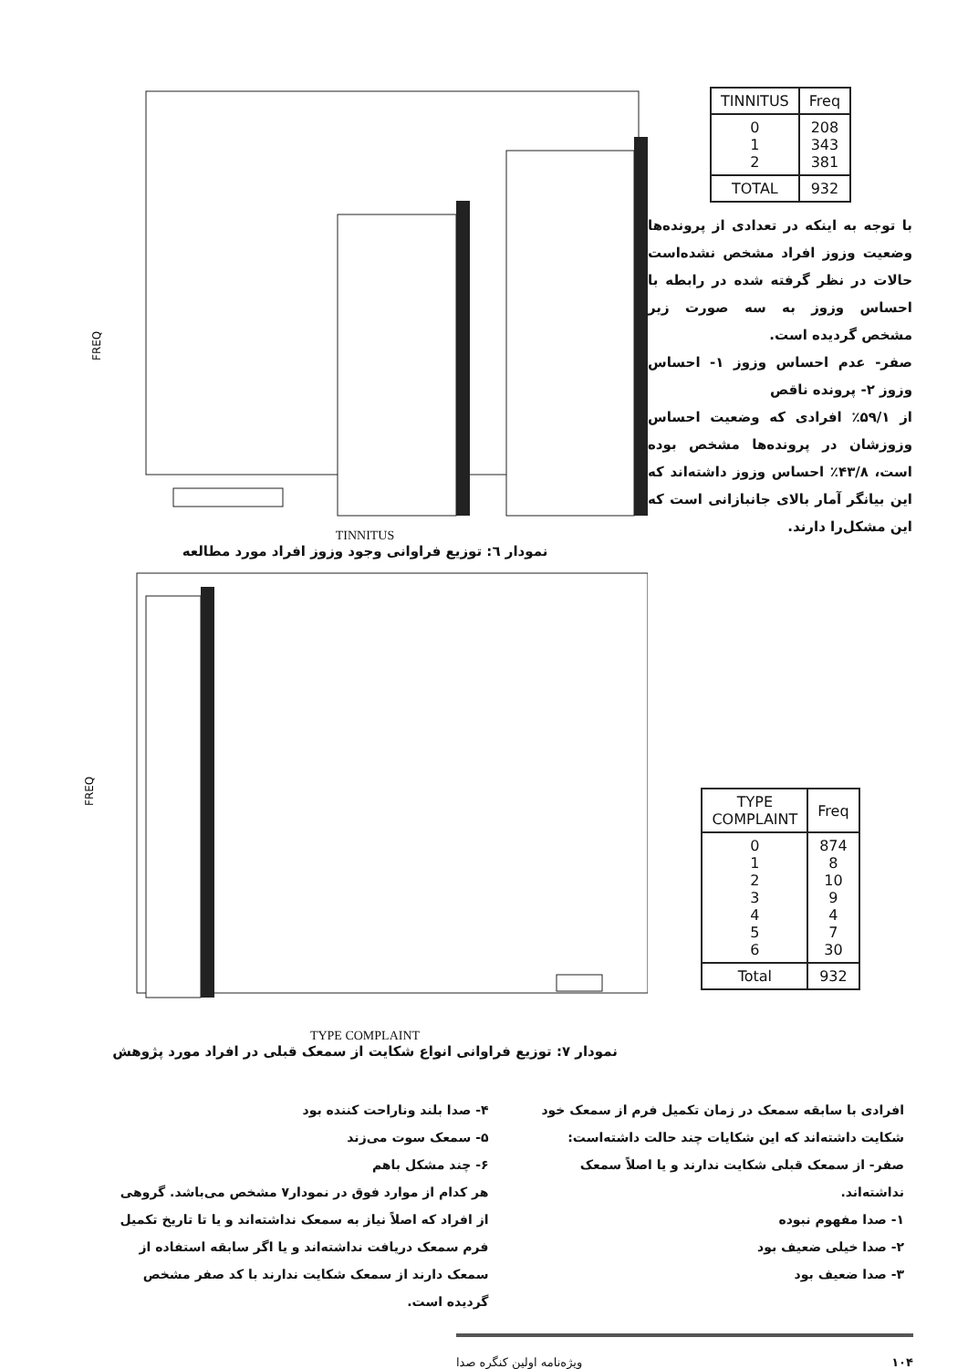FREQ
TINNITUS
نمودار ٦: توزیع فراوانی وجود وزوز افراد مورد مطالعه
| TINNITUS | Freq |
| --- | --- |
| 0 1 2 | 208 343 381 |
| TOTAL | 932 |
با توجه به اینکه در تعدادی از پرونده‌ها وضعیت وزوز افراد مشخص نشده‌است حالات در نظر گرفته شده در رابطه با احساس وزوز به سه صورت زیر مشخص گردیده است.
صفر- عدم احساس وزوز ۱- احساس وزوز ۲- پرونده ناقص
از ۵۹/۱٪ افرادی که وضعیت احساس وزوزشان در پرونده‌ها مشخص بوده است، ۴۳/۸٪ احساس وزوز داشته‌اند که این بیانگر آمار بالای جانبازانی است که این مشکل‌را دارند.
FREQ
TYPE COMPLAINT
نمودار ۷: توزیع فراوانی انواع شکایت از سمعک قبلی در افراد مورد پژوهش
| TYPE COMPLAINT | Freq |
| --- | --- |
| 0 1 2 3 4 5 6 | 874 8 10 9 4 7 30 |
| Total | 932 |
افرادی با سابقه سمعک در زمان تکمیل فرم از سمعک خود شکایت داشته‌اند که این شکایات چند حالت داشته‌است:
صفر- از سمعک قبلی شکایت ندارند و یا اصلاً سمعک نداشته‌اند.
۱- صدا مفهوم نبوده
۲- صدا خیلی ضعیف بود
۳- صدا ضعیف بود
۴- صدا بلند وناراحت کننده بود
۵- سمعک سوت می‌زند
۶- چند مشکل باهم
هر کدام از موارد فوق در نمودار۷ مشخص می‌باشد. گروهی از افراد که اصلاً نیاز به سمعک نداشته‌اند و یا تا تاریخ تکمیل فرم سمعک دریافت نداشته‌اند و یا اگر سابقه استفاده از سمعک دارند از سمعک شکایت ندارند با کد صفر مشخص گردیده است.
ویژه‌نامه اولین کنگره صدا ۱۰۴